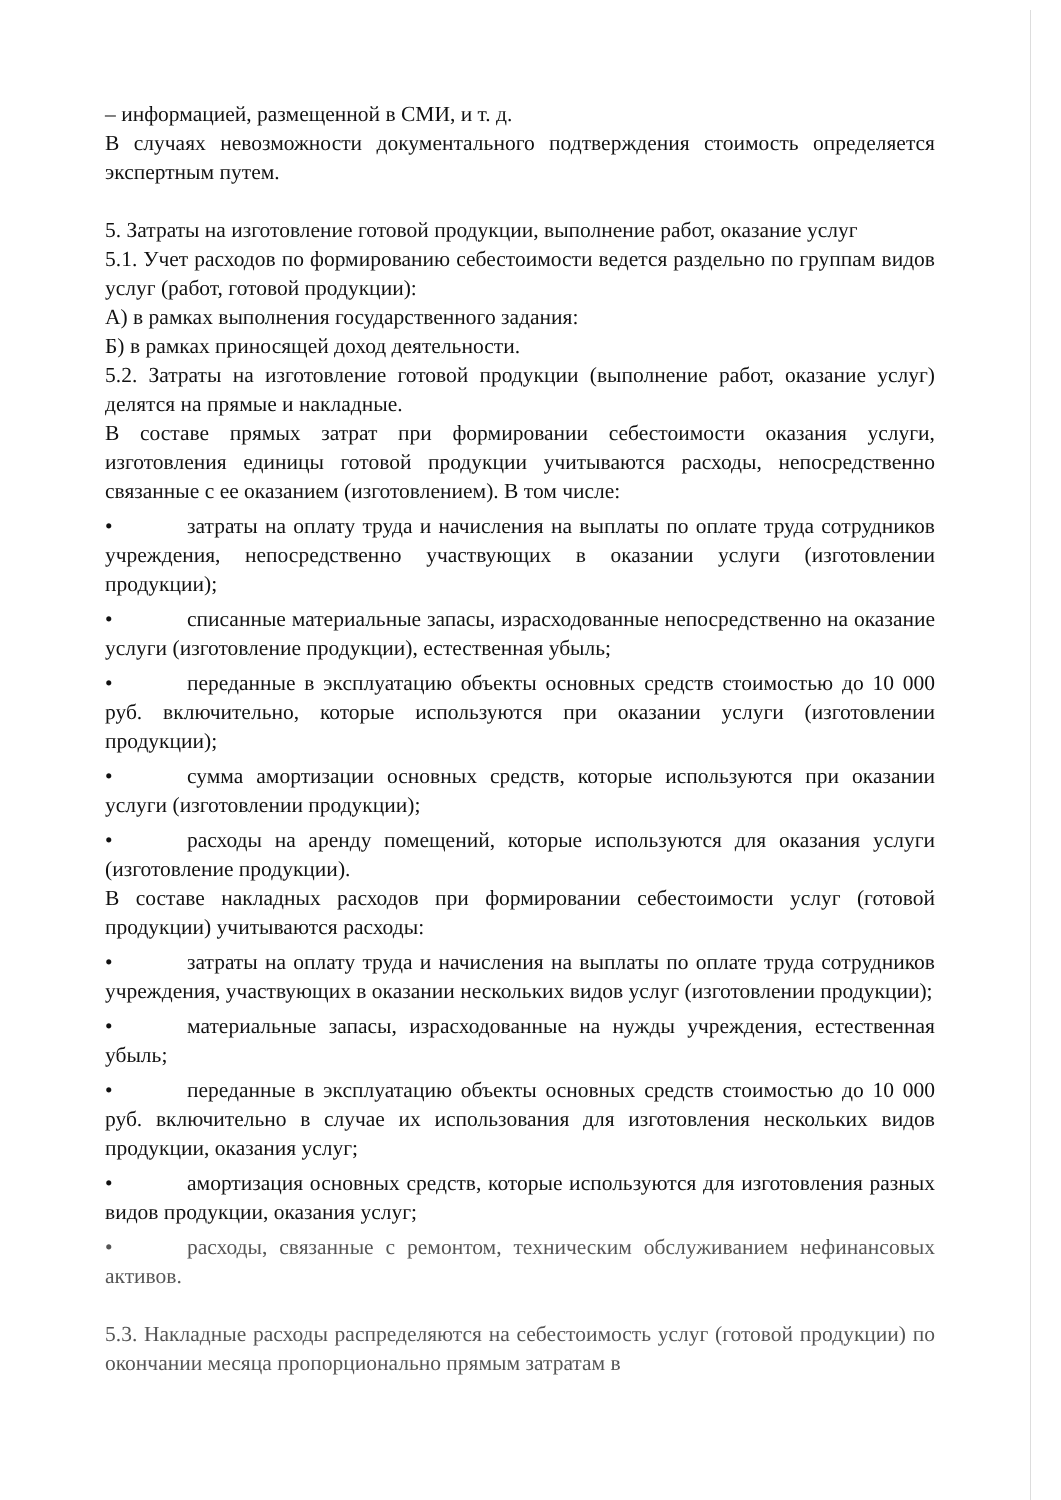– информацией, размещенной в СМИ, и т. д.
В случаях невозможности документального подтверждения стоимость определяется экспертным путем.
5. Затраты на изготовление готовой продукции, выполнение работ, оказание услуг
5.1. Учет расходов по формированию себестоимости ведется раздельно по группам видов услуг (работ, готовой продукции):
А) в рамках выполнения государственного задания:
Б) в рамках приносящей доход деятельности.
5.2. Затраты на изготовление готовой продукции (выполнение работ, оказание услуг) делятся на прямые и накладные.
В составе прямых затрат при формировании себестоимости оказания услуги, изготовления единицы готовой продукции учитываются расходы, непосредственно связанные с ее оказанием (изготовлением). В том числе:
• затраты на оплату труда и начисления на выплаты по оплате труда сотрудников учреждения, непосредственно участвующих в оказании услуги (изготовлении продукции);
• списанные материальные запасы, израсходованные непосредственно на оказание услуги (изготовление продукции), естественная убыль;
• переданные в эксплуатацию объекты основных средств стоимостью до 10 000 руб. включительно, которые используются при оказании услуги (изготовлении продукции);
• сумма амортизации основных средств, которые используются при оказании услуги (изготовлении продукции);
• расходы на аренду помещений, которые используются для оказания услуги (изготовление продукции).
В составе накладных расходов при формировании себестоимости услуг (готовой продукции) учитываются расходы:
• затраты на оплату труда и начисления на выплаты по оплате труда сотрудников учреждения, участвующих в оказании нескольких видов услуг (изготовлении продукции);
• материальные запасы, израсходованные на нужды учреждения, естественная убыль;
• переданные в эксплуатацию объекты основных средств стоимостью до 10 000 руб. включительно в случае их использования для изготовления нескольких видов продукции, оказания услуг;
• амортизация основных средств, которые используются для изготовления разных видов продукции, оказания услуг;
• расходы, связанные с ремонтом, техническим обслуживанием нефинансовых активов.
5.3. Накладные расходы распределяются на себестоимость услуг (готовой продукции) по окончании месяца пропорционально прямым затратам в